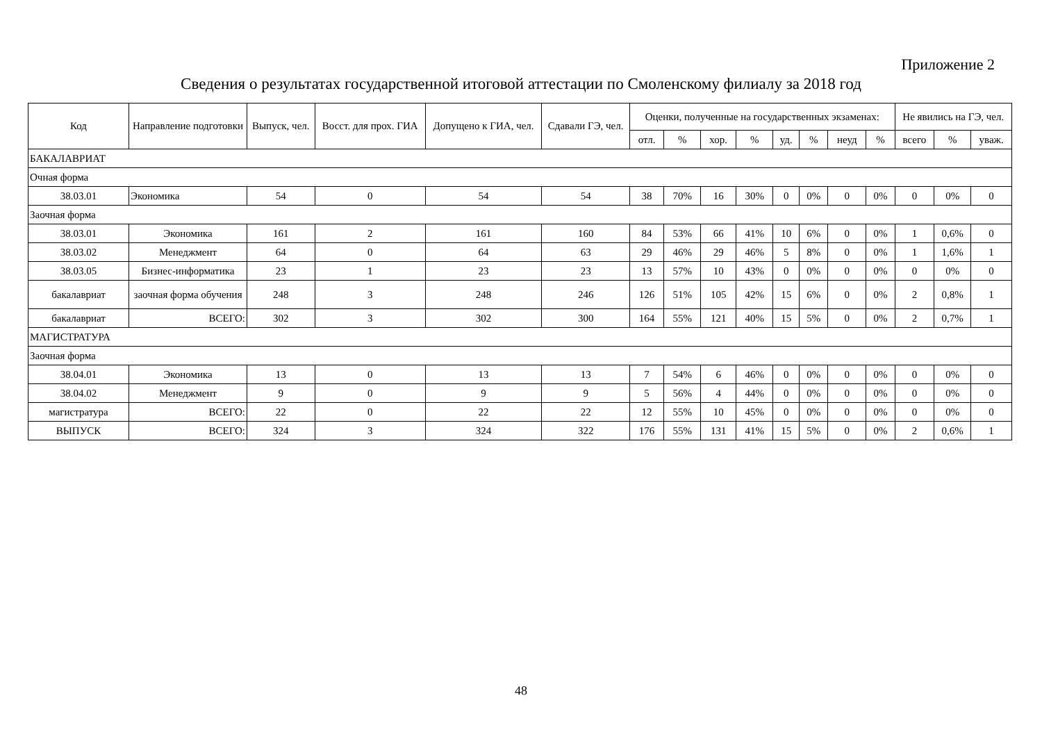Приложение 2
Сведения о результатах государственной итоговой аттестации по Смоленскому филиалу за 2018 год
| Код | Направление подготовки | Выпуск, чел. | Восст. для прох. ГИА | Допущено к ГИА, чел. | Сдавали ГЭ, чел. | Оценки, полученные на государственных экзаменах: | | | | | | | | Не явились на ГЭ, чел. | | |
| --- | --- | --- | --- | --- | --- | --- | --- | --- | --- | --- | --- | --- | --- | --- | --- | --- |
| | | | | | | отл. | % | хор. | % | уд. | % | неуд | % | всего | % | уваж. |
| БАКАЛАВРИАТ | | | | | | | | | | | | | | | | |
| Очная форма | | | | | | | | | | | | | | | | |
| 38.03.01 | Экономика | 54 | 0 | 54 | 54 | 38 | 70% | 16 | 30% | 0 | 0% | 0 | 0% | 0 | 0% | 0 |
| Заочная форма | | | | | | | | | | | | | | | | |
| 38.03.01 | Экономика | 161 | 2 | 161 | 160 | 84 | 53% | 66 | 41% | 10 | 6% | 0 | 0% | 1 | 0,6% | 0 |
| 38.03.02 | Менеджмент | 64 | 0 | 64 | 63 | 29 | 46% | 29 | 46% | 5 | 8% | 0 | 0% | 1 | 1,6% | 1 |
| 38.03.05 | Бизнес-информатика | 23 | 1 | 23 | 23 | 13 | 57% | 10 | 43% | 0 | 0% | 0 | 0% | 0 | 0% | 0 |
| бакалавриат | заочная форма обучения | 248 | 3 | 248 | 246 | 126 | 51% | 105 | 42% | 15 | 6% | 0 | 0% | 2 | 0,8% | 1 |
| бакалавриат | ВСЕГО: | 302 | 3 | 302 | 300 | 164 | 55% | 121 | 40% | 15 | 5% | 0 | 0% | 2 | 0,7% | 1 |
| МАГИСТРАТУРА | | | | | | | | | | | | | | | | |
| Заочная форма | | | | | | | | | | | | | | | | |
| 38.04.01 | Экономика | 13 | 0 | 13 | 13 | 7 | 54% | 6 | 46% | 0 | 0% | 0 | 0% | 0 | 0% | 0 |
| 38.04.02 | Менеджмент | 9 | 0 | 9 | 9 | 5 | 56% | 4 | 44% | 0 | 0% | 0 | 0% | 0 | 0% | 0 |
| магистратура | ВСЕГО: | 22 | 0 | 22 | 22 | 12 | 55% | 10 | 45% | 0 | 0% | 0 | 0% | 0 | 0% | 0 |
| ВЫПУСК | ВСЕГО: | 324 | 3 | 324 | 322 | 176 | 55% | 131 | 41% | 15 | 5% | 0 | 0% | 2 | 0,6% | 1 |
48